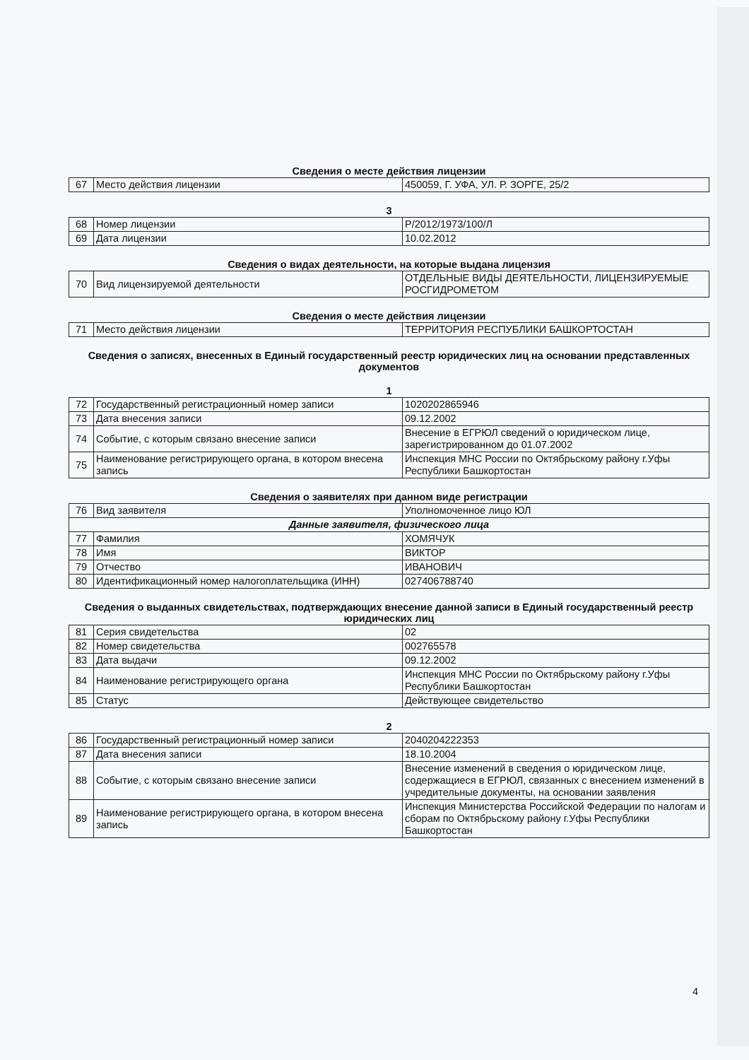Сведения о месте действия лицензии
| 67 | Место действия лицензии | 450059, Г. УФА, УЛ. Р. ЗОРГЕ, 25/2 |
3
| 68 | Номер лицензии | Р/2012/1973/100/Л |
| 69 | Дата лицензии | 10.02.2012 |
Сведения о видах деятельности, на которые выдана лицензия
| 70 | Вид лицензируемой деятельности | ОТДЕЛЬНЫЕ ВИДЫ ДЕЯТЕЛЬНОСТИ, ЛИЦЕНЗИРУЕМЫЕ РОСГИДРОМЕТОМ |
Сведения о месте действия лицензии
| 71 | Место действия лицензии | ТЕРРИТОРИЯ РЕСПУБЛИКИ БАШКОРТОСТАН |
Сведения о записях, внесенных в Единый государственный реестр юридических лиц на основании представленных документов
1
| 72 | Государственный регистрационный номер записи | 1020202865946 |
| 73 | Дата внесения записи | 09.12.2002 |
| 74 | Событие, с которым связано внесение записи | Внесение в ЕГРЮЛ сведений о юридическом лице, зарегистрированном до 01.07.2002 |
| 75 | Наименование регистрирующего органа, в котором внесена запись | Инспекция МНС России по Октябрьскому району г.Уфы Республики Башкортостан |
Сведения о заявителях при данном виде регистрации
| 76 | Вид заявителя | Уполномоченное лицо ЮЛ |
| Данные заявителя, физического лица | | |
| 77 | Фамилия | ХОМЯЧУК |
| 78 | Имя | ВИКТОР |
| 79 | Отчество | ИВАНОВИЧ |
| 80 | Идентификационный номер налогоплательщика (ИНН) | 027406788740 |
Сведения о выданных свидетельствах, подтверждающих внесение данной записи в Единый государственный реестр юридических лиц
| 81 | Серия свидетельства | 02 |
| 82 | Номер свидетельства | 002765578 |
| 83 | Дата выдачи | 09.12.2002 |
| 84 | Наименование регистрирующего органа | Инспекция МНС России по Октябрьскому району г.Уфы Республики Башкортостан |
| 85 | Статус | Действующее свидетельство |
2
| 86 | Государственный регистрационный номер записи | 2040204222353 |
| 87 | Дата внесения записи | 18.10.2004 |
| 88 | Событие, с которым связано внесение записи | Внесение изменений в сведения о юридическом лице, содержащиеся в ЕГРЮЛ, связанных с внесением изменений в учредительные документы, на основании заявления |
| 89 | Наименование регистрирующего органа, в котором внесена запись | Инспекция Министерства Российской Федерации по налогам и сборам по Октябрьскому району г.Уфы Республики Башкортостан |
4